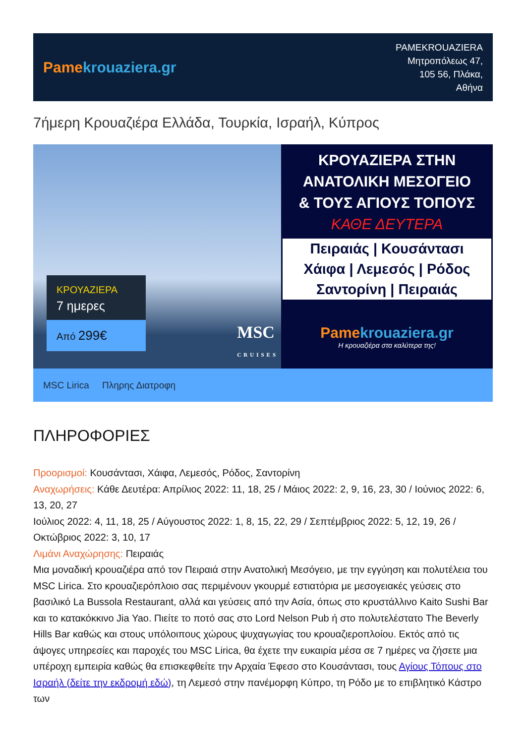Pamekrouaziera.gr
PAMEKROUAZIERA
Μητροπόλεως 47,
105 56, Πλάκα,
Αθήνα
7ήμερη Κρουαζιέρα Ελλάδα, Τουρκία, Ισραήλ, Κύπρος
ΚΡΟΥΑΖΙΕΡΑ
7 ημερες
Από 299€
MSC
CRUISES
ΚΡΟΥΑΖΙΕΡΑ ΣΤΗΝ
ΑΝΑΤΟΛΙΚΗ ΜΕΣΟΓΕΙΟ
& ΤΟΥΣ ΑΓΙΟΥΣ ΤΟΠΟΥΣ
ΚΑΘΕ ΔΕΥΤΕΡΑ
Πειραιάς | Κουσάντασι
Χάιφα | Λεμεσός | Ρόδος
Σαντορίνη | Πειραιάς
Pamekrouaziera.gr
Η κρουαζιέρα στα καλύτερα της!
MSC Lirica Πληρης Διατροφη
ΠΛΗΡΟΦΟΡΙΕΣ
Προορισμοί: Κουσάντασι, Χάιφα, Λεμεσός, Ρόδος, Σαντορίνη
Αναχωρήσεις: Κάθε Δευτέρα: Απρίλιος 2022: 11, 18, 25 / Μάιος 2022: 2, 9, 16, 23, 30 / Ιούνιος 2022: 6, 13, 20, 27
Ιούλιος 2022: 4, 11, 18, 25 / Αύγουστος 2022: 1, 8, 15, 22, 29 / Σεπτέμβριος 2022: 5, 12, 19, 26 / Οκτώβριος 2022: 3, 10, 17
Λιμάνι Αναχώρησης: Πειραιάς
Μια μοναδική κρουαζιέρα από τον Πειραιά στην Ανατολική Μεσόγειο, με την εγγύηση και πολυτέλεια του MSC Lirica. Στο κρουαζιερόπλοιο σας περιμένουν γκουρμέ εστιατόρια με μεσογειακές γεύσεις στο βασιλικό La Bussola Restaurant, αλλά και γεύσεις από την Ασία, όπως στο κρυστάλλινο Kaito Sushi Bar και το κατακόκκινο Jia Yao. Πιείτε το ποτό σας στο Lord Nelson Pub ή στο πολυτελέστατο The Beverly Hills Bar καθώς και στους υπόλοιπους χώρους ψυχαγωγίας του κρουαζιεροπλοίου. Εκτός από τις άψογες υπηρεσίες και παροχές του MSC Lirica, θα έχετε την ευκαιρία μέσα σε 7 ημέρες να ζήσετε μια υπέροχη εμπειρία καθώς θα επισκεφθείτε την Αρχαία Έφεσο στο Κουσάντασι, τους Αγίους Τόπους στο Ισραήλ (δείτε την εκδρομή εδώ), τη Λεμεσό στην πανέμορφη Κύπρο, τη Ρόδο με το επιβλητικό Κάστρο των